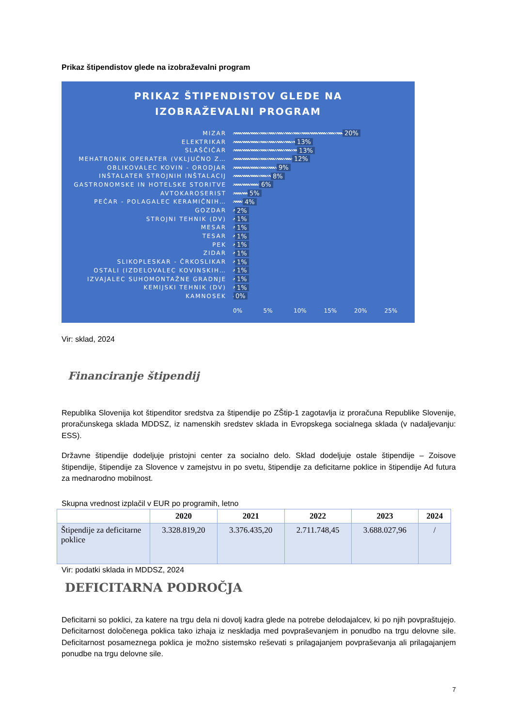Prikaz štipendistov glede na izobraževalni program
PRIKAZ ŠTIPENDISTOV GLEDE NA
IZOBRAŽEVALNI PROGRAM
MIZAR 20%
ELEKTRIKAR 13%
SLAŠČIČAR 13%
MEHATRONIK OPERATER (VKLJUČNO Z… 12%
OBLIKOVALEC KOVIN - ORODJAR 9%
INŠTALATER STROJNIH INŠTALACIJ 8%
GASTRONOMSKE IN HOTELSKE STORITVE 6%
AVTOKAROSERIST 5%
PEČAR - POLAGALEC KERAMIČNIH… 4%
GOZDAR 2%
STROJNI TEHNIK (DV) 1%
MESAR 1%
TESAR 1%
PEK 1%
ZIDAR 1%
SLIKOPLESKAR - ČRKOSLIKAR 1%
OSTALI (IZDELOVALEC KOVINSKIH… 1%
IZVAJALEC SUHOMONTAŽNE GRADNJE 1%
KEMIJSKI TEHNIK (DV) 1%
KAMNOSEK 0%
0% 5% 10% 15% 20% 25%
Vir: sklad, 2024
Financiranje štipendij
Republika Slovenija kot štipenditor sredstva za štipendije po ZŠtip-1 zagotavlja iz proračuna Republike Slovenije, proračunskega sklada MDDSZ, iz namenskih sredstev sklada in Evropskega socialnega sklada (v nadaljevanju: ESS).
Državne štipendije dodeljuje pristojni center za socialno delo. Sklad dodeljuje ostale štipendije – Zoisove štipendije, štipendije za Slovence v zamejstvu in po svetu, štipendije za deficitarne poklice in štipendije Ad futura za mednarodno mobilnost.
Skupna vrednost izplačil v EUR po programih, letno
| | 2020 | 2021 | 2022 | 2023 | 2024 |
| --- | --- | --- | --- | --- | --- |
| Štipendije za deficitarne poklice | 3.328.819,20 | 3.376.435,20 | 2.711.748,45 | 3.688.027,96 | / |
Vir: podatki sklada in MDDSZ, 2024
DEFICITARNA PODROČJA
Deficitarni so poklici, za katere na trgu dela ni dovolj kadra glede na potrebe delodajalcev, ki po njih povpraštujejo. Deficitarnost določenega poklica tako izhaja iz neskladja med povpraševanjem in ponudbo na trgu delovne sile. Deficitarnost posameznega poklica je možno sistemsko reševati s prilagajanjem povpraševanja ali prilagajanjem ponudbe na trgu delovne sile.
7